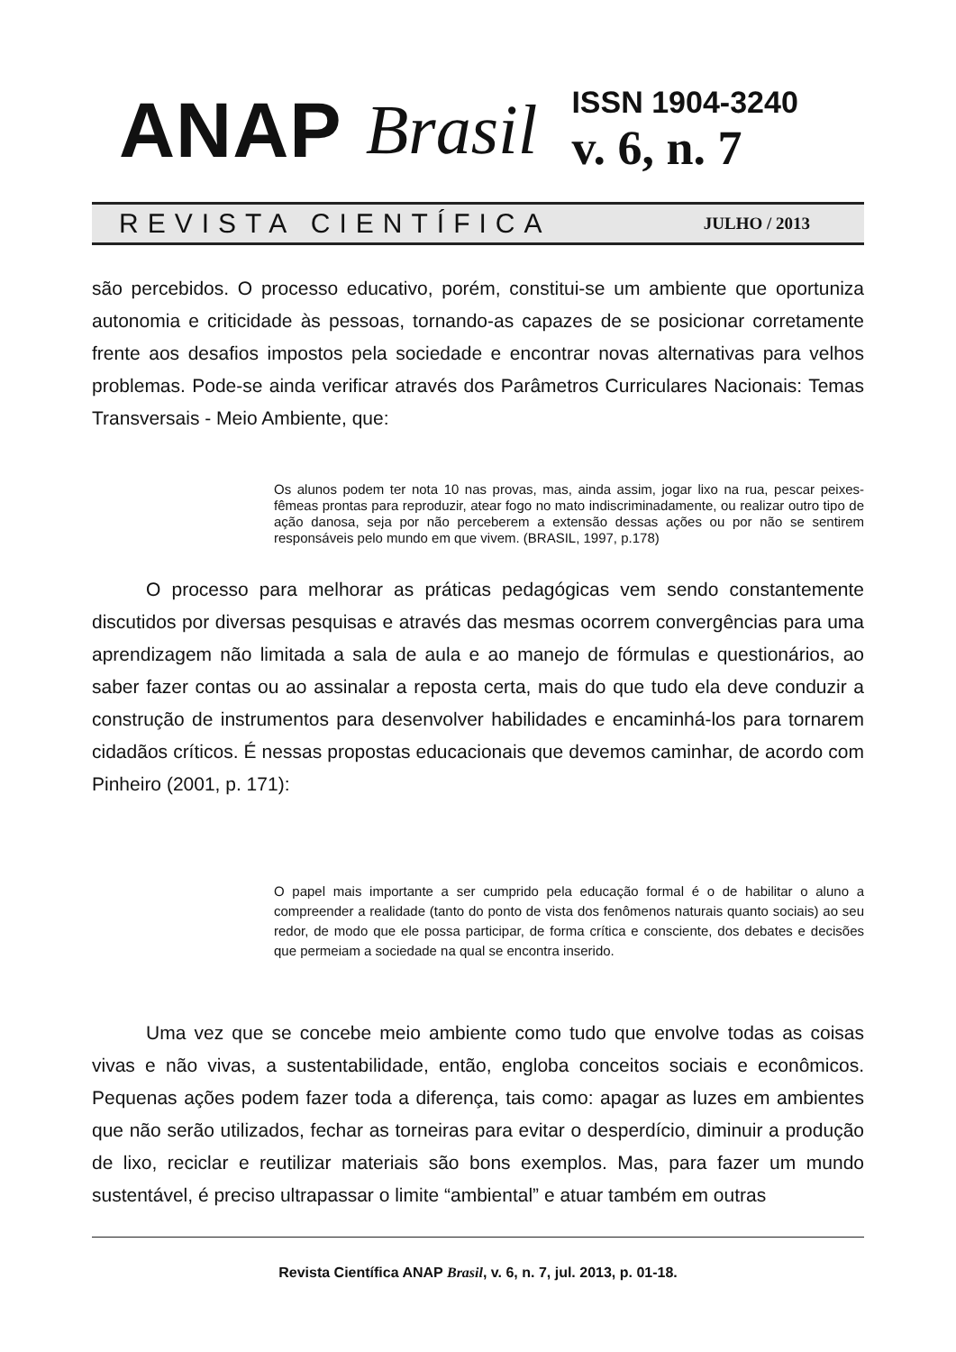ANAP Brasil
ISSN 1904-3240
v. 6, n. 7
REVISTA CIENTÍFICA JULHO / 2013
são percebidos. O processo educativo, porém, constitui-se um ambiente que oportuniza autonomia e criticidade às pessoas, tornando-as capazes de se posicionar corretamente frente aos desafios impostos pela sociedade e encontrar novas alternativas para velhos problemas. Pode-se ainda verificar através dos Parâmetros Curriculares Nacionais: Temas Transversais - Meio Ambiente, que:
Os alunos podem ter nota 10 nas provas, mas, ainda assim, jogar lixo na rua, pescar peixes-fêmeas prontas para reproduzir, atear fogo no mato indiscriminadamente, ou realizar outro tipo de ação danosa, seja por não perceberem a extensão dessas ações ou por não se sentirem responsáveis pelo mundo em que vivem. (BRASIL, 1997, p.178)
O processo para melhorar as práticas pedagógicas vem sendo constantemente discutidos por diversas pesquisas e através das mesmas ocorrem convergências para uma aprendizagem não limitada a sala de aula e ao manejo de fórmulas e questionários, ao saber fazer contas ou ao assinalar a reposta certa, mais do que tudo ela deve conduzir a construção de instrumentos para desenvolver habilidades e encaminhá-los para tornarem cidadãos críticos. É nessas propostas educacionais que devemos caminhar, de acordo com Pinheiro (2001, p. 171):
O papel mais importante a ser cumprido pela educação formal é o de habilitar o aluno a compreender a realidade (tanto do ponto de vista dos fenômenos naturais quanto sociais) ao seu redor, de modo que ele possa participar, de forma crítica e consciente, dos debates e decisões que permeiam a sociedade na qual se encontra inserido.
Uma vez que se concebe meio ambiente como tudo que envolve todas as coisas vivas e não vivas, a sustentabilidade, então, engloba conceitos sociais e econômicos. Pequenas ações podem fazer toda a diferença, tais como: apagar as luzes em ambientes que não serão utilizados, fechar as torneiras para evitar o desperdício, diminuir a produção de lixo, reciclar e reutilizar materiais são bons exemplos. Mas, para fazer um mundo sustentável, é preciso ultrapassar o limite “ambiental” e atuar também em outras
Revista Científica ANAP Brasil, v. 6, n. 7, jul. 2013, p. 01-18.